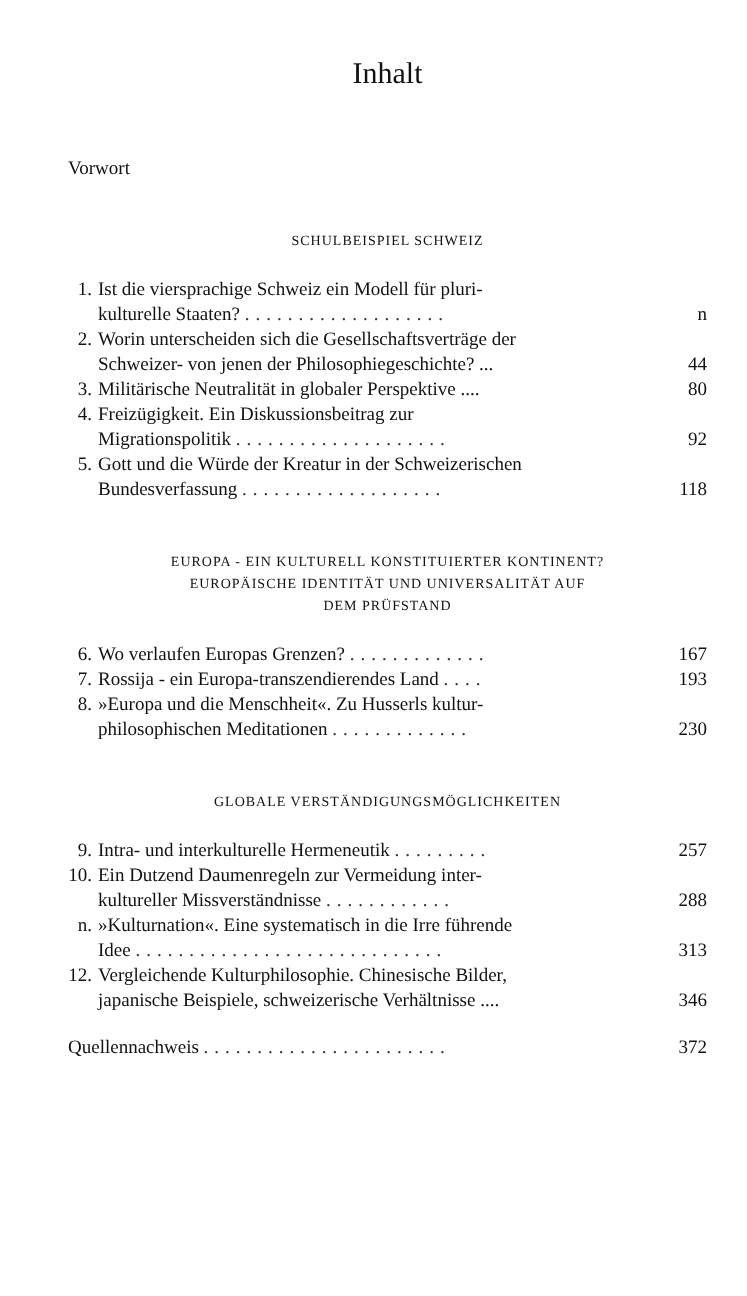Inhalt
Vorwort
SCHULBEISPIEL SCHWEIZ
1. Ist die viersprachige Schweiz ein Modell für pluri-
kulturelle Staaten? ................... n
2. Worin unterscheiden sich die Gesellschaftsverträge der
Schweizer- von jenen der Philosophiegeschichte? ... 44
3. Militärische Neutralität in globaler Perspektive .... 80
4. Freizügigkeit. Ein Diskussionsbeitrag zur
Migrationspolitik .................... 92
5. Gott und die Würde der Kreatur in der Schweizerischen
Bundesverfassung ................... 118
EUROPA - EIN KULTURELL KONSTITUIERTER KONTINENT?
EUROPÄISCHE IDENTITÄT UND UNIVERSALITÄT AUF
DEM PRÜFSTAND
6. Wo verlaufen Europas Grenzen? ............. 167
7. Rossija - ein Europa-transzendierendes Land .... 193
8. »Europa und die Menschheit«. Zu Husserls kultur-
philosophischen Meditationen ............. 230
GLOBALE VERSTÄNDIGUNGSMÖGLICHKEITEN
9. Intra- und interkulturelle Hermeneutik ......... 257
10.
Ein Dutzend Daumenregeln zur Vermeidung inter-
kultureller Missverständnisse ............ 288
n. »Kulturnation«. Eine systematisch in die Irre führende
Idee ............................. 313
12.
Vergleichende Kulturphilosophie. Chinesische Bilder,
japanische Beispiele, schweizerische Verhältnisse .... 346
Quellennachweis ....................... 372